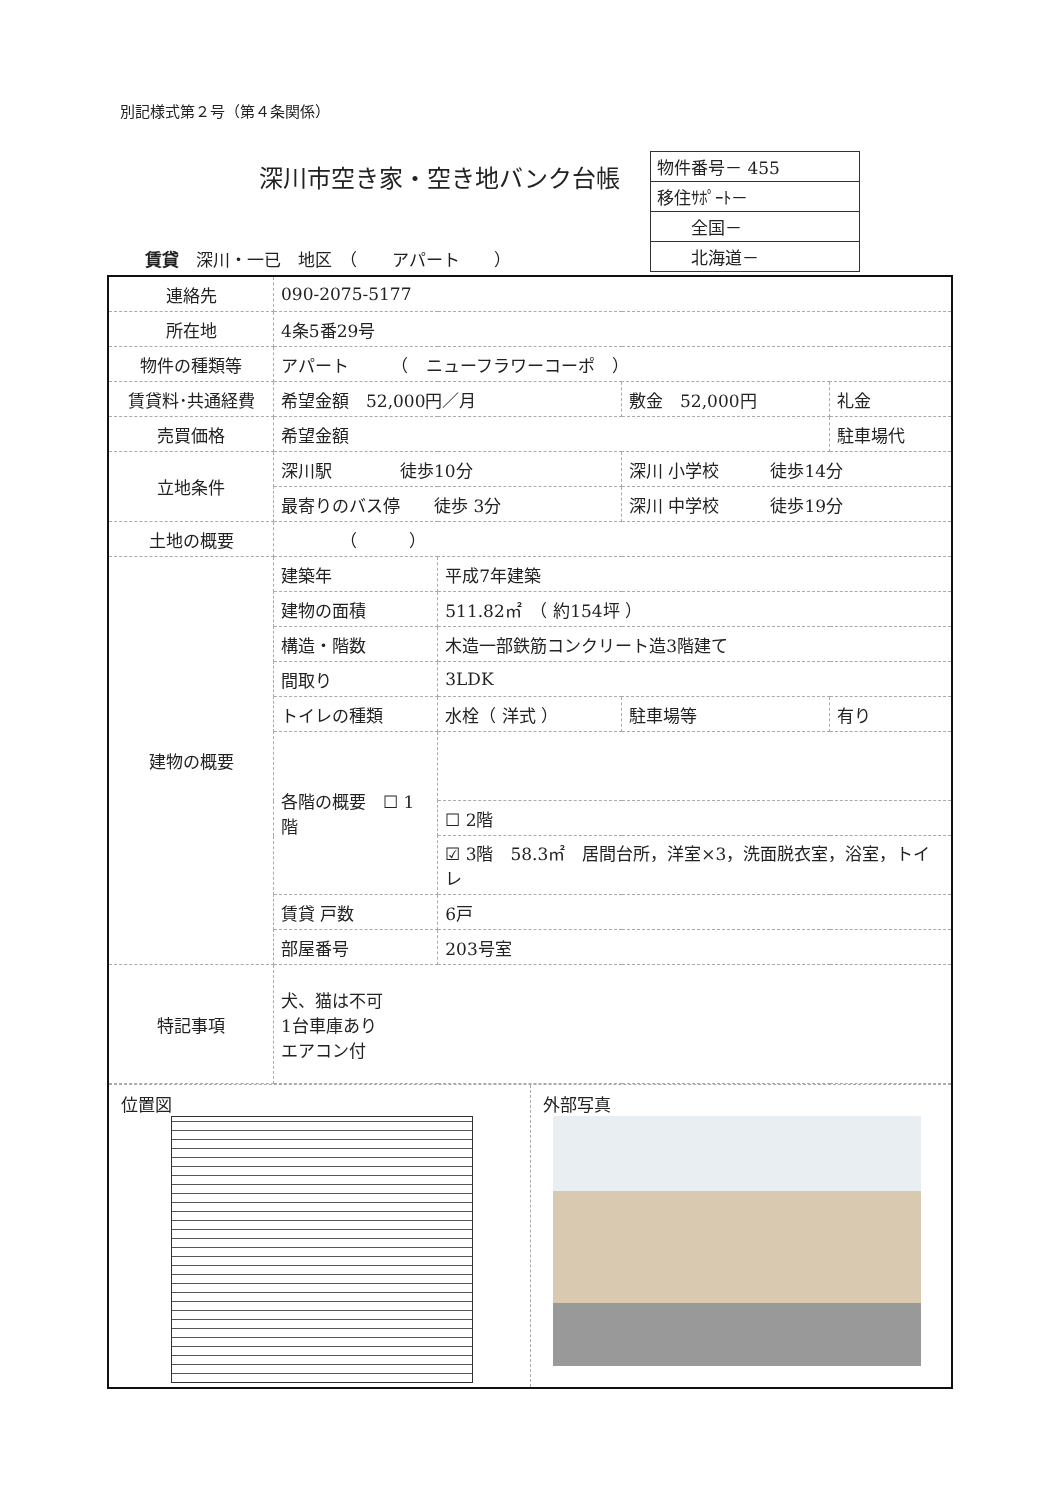別記様式第２号（第４条関係）
深川市空き家・空き地バンク台帳
| 物件番号－ 455 |
| 移住ｻﾎﾟｰﾄ－ |
| 全国－ |
| 北海道－ |
賃貸　深川・一已　地区　（　　アパート　　）
| 連絡先 | 090-2075-5177 | | | | |
| 所在地 | 4条5番29号 | | | | |
| 物件の種類等 | アパート （ ニューフラワーコーポ ） | | | | |
| 賃貸料･共通経費 | 希望金額 52,000円／月 | | 敷金 52,000円 | | 礼金 |
| 売買価格 | 希望金額 | | | | 駐車場代 |
| 立地条件 | 深川駅 徒歩10分 | | 深川 小学校 徒歩14分 | | |
| | 最寄りのバス停 徒歩 3分 | | 深川 中学校 徒歩19分 | | |
| 土地の概要 | （ ） | | | | |
| 建物の概要 | 建築年 | 平成7年建築 | | | |
| | 建物の面積 | 511.82㎡ （ 約154坪 ） | | | |
| | 構造・階数 | 木造一部鉄筋コンクリート造3階建て | | | |
| | 間取り | 3LDK | | | |
| | トイレの種類 | 水栓（ 洋式 ） | 駐車場等 | 有り | |
| | 各階の概要 ☐ 1階 | | | | |
| | | ☐ 2階 | | | |
| | | ☑ 3階 58.3㎡ 居間台所，洋室×3，洗面脱衣室，浴室，トイレ | | | |
| | 賃貸 戸数 | 6戸 | | | |
| | 部屋番号 | 203号室 | | | |
| 特記事項 | 犬、猫は不可 1台車庫あり エアコン付 | | | | |
| 位置図 外部写真 | | | | | |